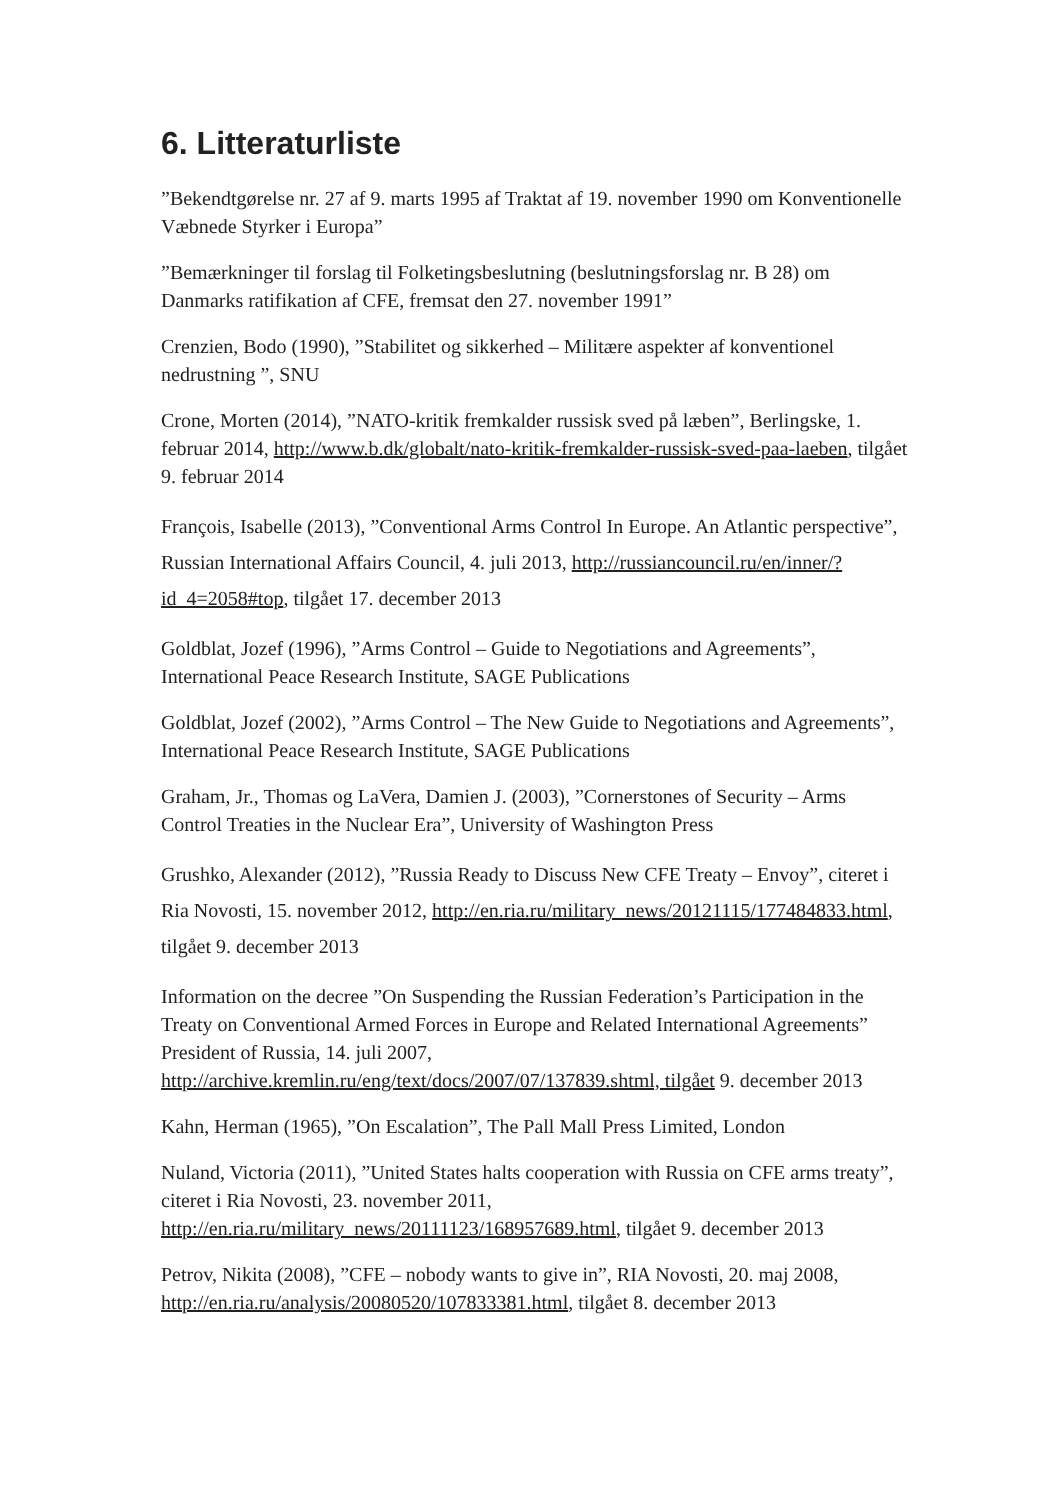6. Litteraturliste
”Bekendtgørelse nr. 27 af 9. marts 1995 af Traktat af 19. november 1990 om Konventionelle Væbnede Styrker i Europa”
”Bemærkninger til forslag til Folketingsbeslutning (beslutningsforslag nr. B 28) om Danmarks ratifikation af CFE, fremsat den 27. november 1991”
Crenzien, Bodo (1990), ”Stabilitet og sikkerhed – Militære aspekter af konventionel nedrustning ”, SNU
Crone, Morten (2014), ”NATO-kritik fremkalder russisk sved på læben”, Berlingske, 1. februar 2014, http://www.b.dk/globalt/nato-kritik-fremkalder-russisk-sved-paa-laeben, tilgået 9. februar 2014
François, Isabelle (2013), ”Conventional Arms Control In Europe. An Atlantic perspective”, Russian International Affairs Council, 4. juli 2013, http://russiancouncil.ru/en/inner/?id_4=2058#top, tilgået 17. december 2013
Goldblat, Jozef (1996), ”Arms Control – Guide to Negotiations and Agreements”, International Peace Research Institute, SAGE Publications
Goldblat, Jozef (2002), ”Arms Control – The New Guide to Negotiations and Agreements”, International Peace Research Institute, SAGE Publications
Graham, Jr., Thomas og LaVera, Damien J. (2003), ”Cornerstones of Security – Arms Control Treaties in the Nuclear Era”, University of Washington Press
Grushko, Alexander (2012), ”Russia Ready to Discuss New CFE Treaty – Envoy”, citeret i Ria Novosti, 15. november 2012, http://en.ria.ru/military_news/20121115/177484833.html, tilgået 9. december 2013
Information on the decree ”On Suspending the Russian Federation’s Participation in the Treaty on Conventional Armed Forces in Europe and Related International Agreements” President of Russia, 14. juli 2007, http://archive.kremlin.ru/eng/text/docs/2007/07/137839.shtml, tilgået 9. december 2013
Kahn, Herman (1965), ”On Escalation”, The Pall Mall Press Limited, London
Nuland, Victoria (2011), ”United States halts cooperation with Russia on CFE arms treaty”, citeret i Ria Novosti, 23. november 2011, http://en.ria.ru/military_news/20111123/168957689.html, tilgået 9. december 2013
Petrov, Nikita (2008), ”CFE – nobody wants to give in”, RIA Novosti, 20. maj 2008, http://en.ria.ru/analysis/20080520/107833381.html, tilgået 8. december 2013